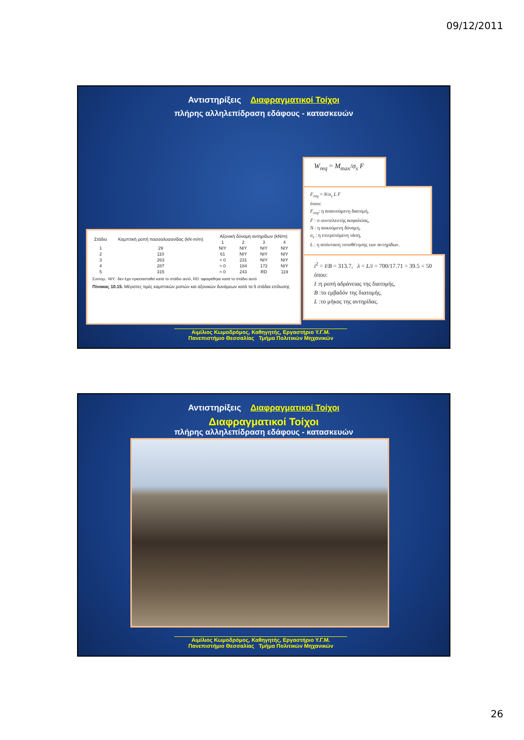09/12/2011
Αντιστηρίξεις Διαφραγματικοί Τοίχοι
πλήρης αλληλεπίδραση εδάφους - κατασκευών
W<sub>req</sub> = M<sub>max</sub>/σ<sub>s</sub> F
F<sub>req</sub> = N/σ<sub>s</sub> L F
όπου:
F<sub>req</sub>: η απαιτούμενη διατομή,
F : ο συντελεστής ασφαλείας,
N : η ασκούμενη δύναμη,
σ<sub>s</sub> : η επιτρεπόμενη τάση,
L : η απόσταση τοποθέτησης των αντηρίδων.
i<sup>2</sup> = I/B = 313.7, λ = L/i = 700/17.71 = 39.5 < 50
όπου:
I :η ροπή αδράνειας της διατομής,
B :το εμβαδόν της διατομής,
L :το μήκος της αντηρίδας.
| Στάδιο | Καμπτική ροπή πασσαλοσανίδας (kN·m/m) | Αξονική δύναμη αντηρίδων (kN/m) | | | |
| --- | --- | --- | --- | --- | --- |
| | | 1 | 2 | 3 | 4 |
| 1 | 29 | NIY | NIY | NIY | NIY |
| 2 | 110 | 61 | NIY | NIY | NIY |
| 3 | 263 | ≈ 0 | 231 | NIY | NIY |
| 4 | 287 | ≈ 0 | 184 | 172 | NIY |
| 5 | 315 | ≈ 0 | 243 | RD | 119 |
Συντομ.: NIY.: δεν έχει εγκατασταθεί κατά το στάδιο αυτό, RD: αφαιρέθηκε κατά το στάδιο αυτό
Πίνακας 10.15. Μέγιστες τιμές καμπτικών ροπών και αξονικών δυνάμεων κατά τα 5 στάδια επίλυσης
Αιμίλιος Κωμοδρόμος, Καθηγητής, Εργαστήριο Υ.Γ.Μ.
Πανεπιστήμιο Θεσσαλίας Τμήμα Πολιτικών Μηχανικών
Αντιστηρίξεις Διαφραγματικοί Τοίχοι
Διαφραγματικοί Τοίχοι
πλήρης αλληλεπίδραση εδάφους - κατασκευών
Αιμίλιος Κωμοδρόμος, Καθηγητής, Εργαστήριο Υ.Γ.Μ.
Πανεπιστήμιο Θεσσαλίας Τμήμα Πολιτικών Μηχανικών
26